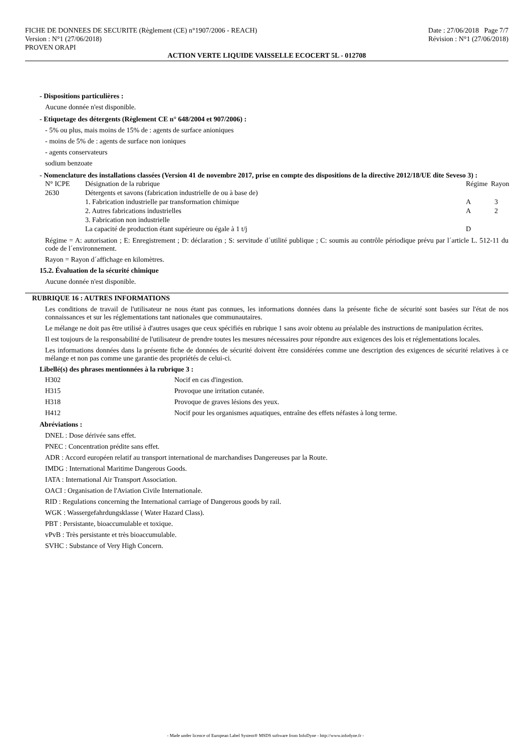FICHE DE DONNEES DE SECURITE (Règlement (CE) n°1907/2006 - REACH)
Version : N°1 (27/06/2018)
PROVEN ORAPI
Date : 27/06/2018 Page 7/7
Révision : N°1 (27/06/2018)
ACTION VERTE LIQUIDE VAISSELLE ECOCERT 5L - 012708
- Dispositions particulières :
Aucune donnée n'est disponible.
- Etiquetage des détergents (Règlement CE n° 648/2004 et 907/2006) :
- 5% ou plus, mais moins de 15% de : agents de surface anioniques
- moins de 5% de : agents de surface non ioniques
- agents conservateurs
sodium benzoate
- Nomenclature des installations classées (Version 41 de novembre 2017, prise en compte des dispositions de la directive 2012/18/UE dite Seveso 3) :
| N° ICPE | Désignation de la rubrique | Régime | Rayon |
| 2630 | Détergents et savons (fabrication industrielle de ou à base de) | | |
| | 1. Fabrication industrielle par transformation chimique | A | 3 |
| | 2. Autres fabrications industrielles | A | 2 |
| | 3. Fabrication non industrielle | | |
| | La capacité de production étant supérieure ou égale à 1 t/j | D | |
Régime = A: autorisation ; E: Enregistrement ; D: déclaration ; S: servitude d´utilité publique ; C: soumis au contrôle périodique prévu par l´article L. 512-11 du code de l´environnement.
Rayon = Rayon d´affichage en kilomètres.
15.2. Évaluation de la sécurité chimique
Aucune donnée n'est disponible.
RUBRIQUE 16 : AUTRES INFORMATIONS
Les conditions de travail de l'utilisateur ne nous étant pas connues, les informations données dans la présente fiche de sécurité sont basées sur l'état de nos connaissances et sur les réglementations tant nationales que communautaires.
Le mélange ne doit pas être utilisé à d'autres usages que ceux spécifiés en rubrique 1 sans avoir obtenu au préalable des instructions de manipulation écrites.
Il est toujours de la responsabilité de l'utilisateur de prendre toutes les mesures nécessaires pour répondre aux exigences des lois et réglementations locales.
Les informations données dans la présente fiche de données de sécurité doivent être considérées comme une description des exigences de sécurité relatives à ce mélange et non pas comme une garantie des propriétés de celui-ci.
Libellé(s) des phrases mentionnées à la rubrique 3 :
| H302 | Nocif en cas d'ingestion. |
| H315 | Provoque une irritation cutanée. |
| H318 | Provoque de graves lésions des yeux. |
| H412 | Nocif pour les organismes aquatiques, entraîne des effets néfastes à long terme. |
Abréviations :
DNEL : Dose dérivée sans effet.
PNEC : Concentration prédite sans effet.
ADR : Accord européen relatif au transport international de marchandises Dangereuses par la Route.
IMDG : International Maritime Dangerous Goods.
IATA : International Air Transport Association.
OACI : Organisation de l'Aviation Civile Internationale.
RID : Regulations concerning the International carriage of Dangerous goods by rail.
WGK : Wassergefahrdungsklasse ( Water Hazard Class).
PBT : Persistante, bioaccumulable et toxique.
vPvB : Très persistante et très bioaccumulable.
SVHC : Substance of Very High Concern.
- Made under licence of European Label System® MSDS software from InfoDyne - http://www.infodyne.fr -